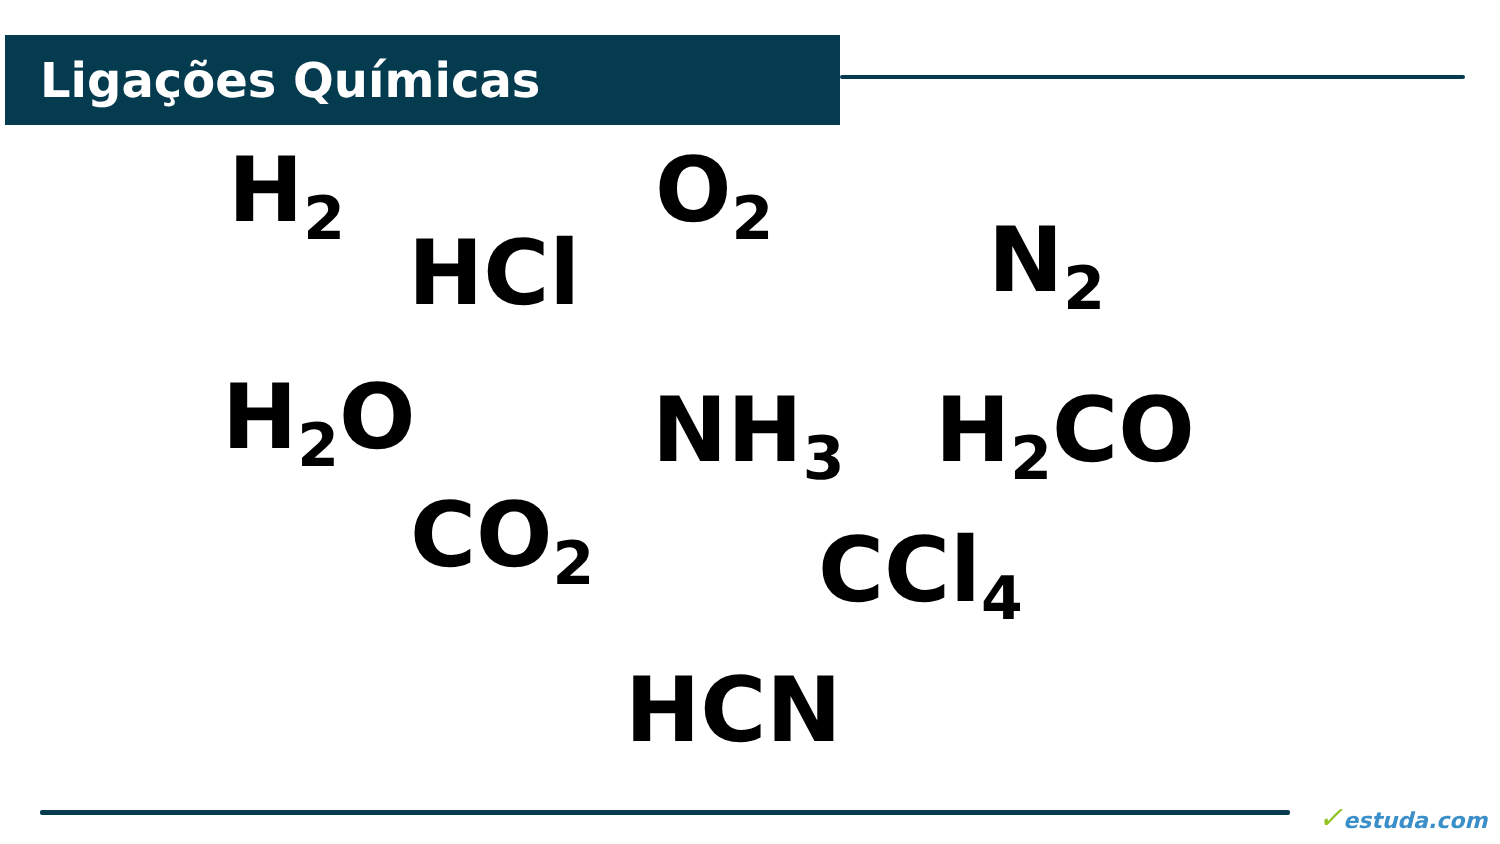Ligações Químicas
H<sub>2</sub>
HCl
O<sub>2</sub>
N<sub>2</sub>
H<sub>2</sub>O NH<sub>3</sub> H<sub>2</sub>CO
CO<sub>2</sub> CCl<sub>4</sub>
HCN
✓estuda.com